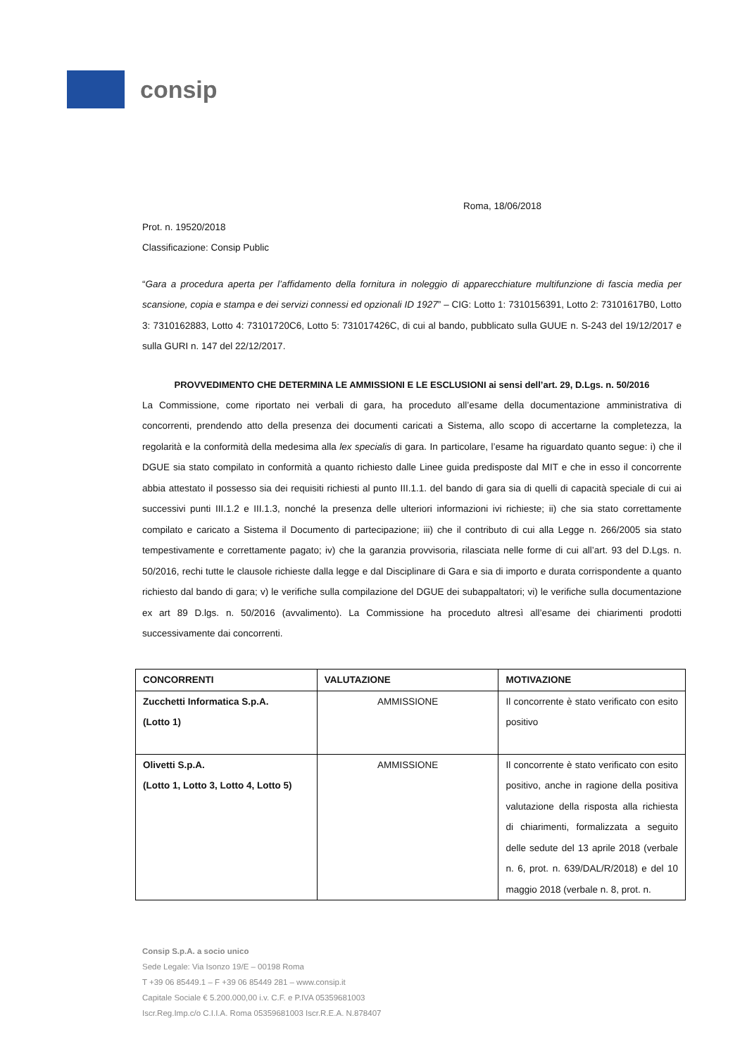consip
Roma, 18/06/2018
Prot. n. 19520/2018
Classificazione: Consip Public
“Gara a procedura aperta per l’affidamento della fornitura in noleggio di apparecchiature multifunzione di fascia media per scansione, copia e stampa e dei servizi connessi ed opzionali ID 1927” – CIG: Lotto 1: 7310156391, Lotto 2: 73101617B0, Lotto 3: 7310162883, Lotto 4: 73101720C6, Lotto 5: 731017426C, di cui al bando, pubblicato sulla GUUE n. S-243 del 19/12/2017 e sulla GURI n. 147 del 22/12/2017.
PROVVEDIMENTO CHE DETERMINA LE AMMISSIONI E LE ESCLUSIONI ai sensi dell’art. 29, D.Lgs. n. 50/2016
La Commissione, come riportato nei verbali di gara, ha proceduto all’esame della documentazione amministrativa di concorrenti, prendendo atto della presenza dei documenti caricati a Sistema, allo scopo di accertarne la completezza, la regolarità e la conformità della medesima alla lex specialis di gara. In particolare, l’esame ha riguardato quanto segue: i) che il DGUE sia stato compilato in conformità a quanto richiesto dalle Linee guida predisposte dal MIT e che in esso il concorrente abbia attestato il possesso sia dei requisiti richiesti al punto III.1.1. del bando di gara sia di quelli di capacità speciale di cui ai successivi punti III.1.2 e III.1.3, nonché la presenza delle ulteriori informazioni ivi richieste; ii) che sia stato correttamente compilato e caricato a Sistema il Documento di partecipazione; iii) che il contributo di cui alla Legge n. 266/2005 sia stato tempestivamente e correttamente pagato; iv) che la garanzia provvisoria, rilasciata nelle forme di cui all’art. 93 del D.Lgs. n. 50/2016, rechi tutte le clausole richieste dalla legge e dal Disciplinare di Gara e sia di importo e durata corrispondente a quanto richiesto dal bando di gara; v) le verifiche sulla compilazione del DGUE dei subappaltatori; vi) le verifiche sulla documentazione ex art 89 D.lgs. n. 50/2016 (avvalimento). La Commissione ha proceduto altresì all’esame dei chiarimenti prodotti successivamente dai concorrenti.
| CONCORRENTI | VALUTAZIONE | MOTIVAZIONE |
| --- | --- | --- |
| Zucchetti Informatica S.p.A. (Lotto 1) | AMMISSIONE | Il concorrente è stato verificato con esito positivo |
| Olivetti S.p.A. (Lotto 1, Lotto 3, Lotto 4, Lotto 5) | AMMISSIONE | Il concorrente è stato verificato con esito positivo, anche in ragione della positiva valutazione della risposta alla richiesta di chiarimenti, formalizzata a seguito delle sedute del 13 aprile 2018 (verbale n. 6, prot. n. 639/DAL/R/2018) e del 10 maggio 2018 (verbale n. 8, prot. n. |
Consip S.p.A. a socio unico
Sede Legale: Via Isonzo 19/E – 00198 Roma
T +39 06 85449.1 – F +39 06 85449 281 – www.consip.it
Capitale Sociale € 5.200.000,00 i.v. C.F. e P.IVA 05359681003
Iscr.Reg.Imp.c/o C.I.I.A. Roma 05359681003 Iscr.R.E.A. N.878407